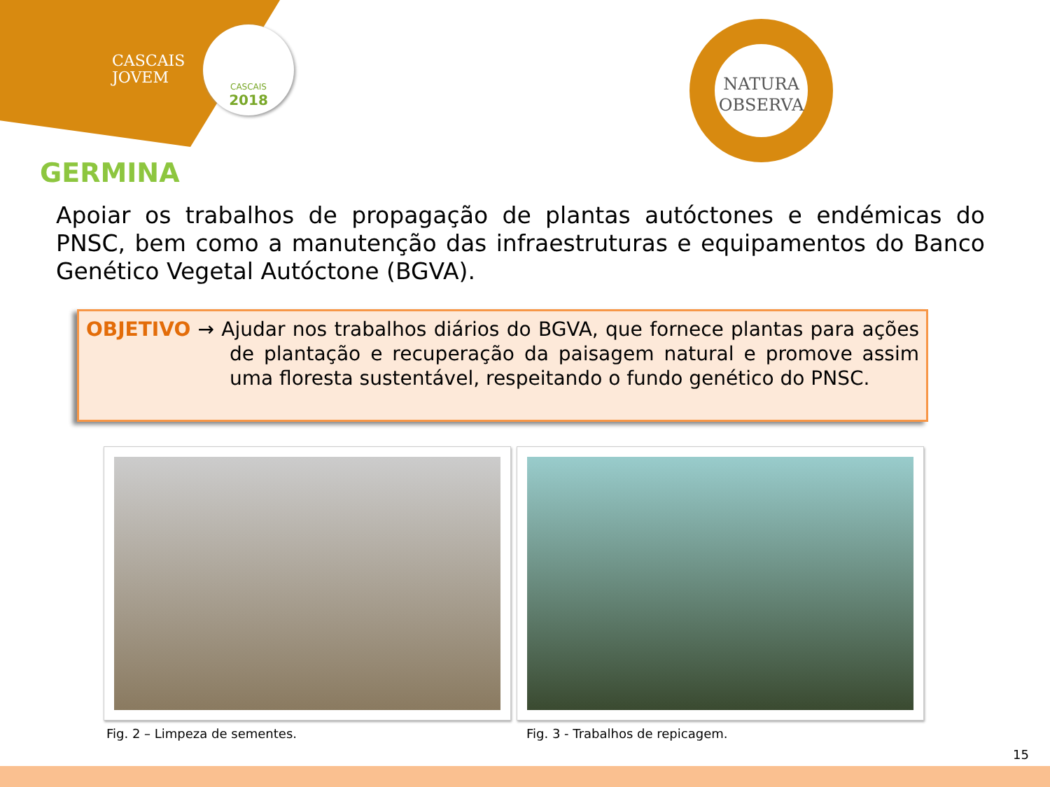CASCAIS
JOVEM
CASCAIS
2018
NATURA
OBSERVA
GERMINA
Apoiar os trabalhos de propagação de plantas autóctones e endémicas do PNSC, bem como a manutenção das infraestruturas e equipamentos do Banco Genético Vegetal Autóctone (BGVA).
OBJETIVO → Ajudar nos trabalhos diários do BGVA, que fornece plantas para ações de plantação e recuperação da paisagem natural e promove assim uma floresta sustentável, respeitando o fundo genético do PNSC.
Fig. 2 – Limpeza de sementes.
Fig. 3 - Trabalhos de repicagem.
15